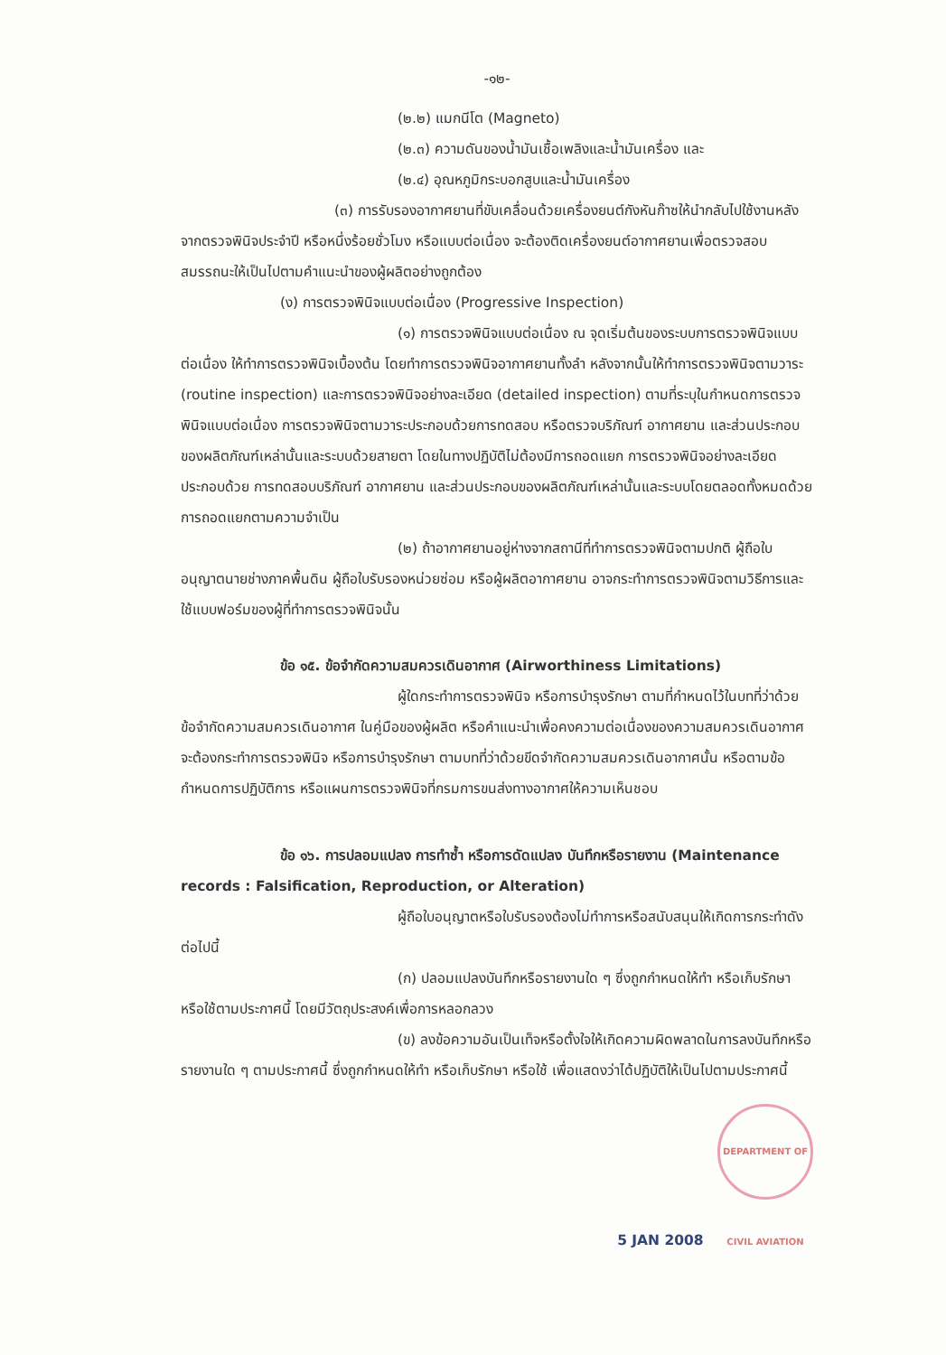-๑๒-
(๒.๒) แมกนีโต (Magneto)
(๒.๓) ความดันของน้ำมันเชื้อเพลิงและน้ำมันเครื่อง และ
(๒.๔) อุณหภูมิกระบอกสูบและน้ำมันเครื่อง
(๓) การรับรองอากาศยานที่ขับเคลื่อนด้วยเครื่องยนต์กังหันก๊าซให้นำกลับไปใช้งานหลังจากตรวจพินิจประจำปี หรือหนึ่งร้อยชั่วโมง หรือแบบต่อเนื่อง จะต้องติดเครื่องยนต์อากาศยานเพื่อตรวจสอบสมรรถนะให้เป็นไปตามคำแนะนำของผู้ผลิตอย่างถูกต้อง
(ง) การตรวจพินิจแบบต่อเนื่อง (Progressive Inspection)
(๑) การตรวจพินิจแบบต่อเนื่อง ณ จุดเริ่มต้นของระบบการตรวจพินิจแบบต่อเนื่อง ให้ทำการตรวจพินิจเบื้องต้น โดยทำการตรวจพินิจอากาศยานทั้งลำ หลังจากนั้นให้ทำการตรวจพินิจตามวาระ (routine inspection) และการตรวจพินิจอย่างละเอียด (detailed inspection) ตามที่ระบุในกำหนดการตรวจพินิจแบบต่อเนื่อง การตรวจพินิจตามวาระประกอบด้วยการทดสอบ หรือตรวจบริภัณฑ์ อากาศยาน และส่วนประกอบของผลิตภัณฑ์เหล่านั้นและระบบด้วยสายตา โดยในทางปฏิบัติไม่ต้องมีการถอดแยก การตรวจพินิจอย่างละเอียดประกอบด้วย การทดสอบบริภัณฑ์ อากาศยาน และส่วนประกอบของผลิตภัณฑ์เหล่านั้นและระบบโดยตลอดทั้งหมดด้วยการถอดแยกตามความจำเป็น
(๒) ถ้าอากาศยานอยู่ห่างจากสถานีที่ทำการตรวจพินิจตามปกติ ผู้ถือใบอนุญาตนายช่างภาคพื้นดิน ผู้ถือใบรับรองหน่วยซ่อม หรือผู้ผลิตอากาศยาน อาจกระทำการตรวจพินิจตามวิธีการและใช้แบบฟอร์มของผู้ที่ทำการตรวจพินิจนั้น
ข้อ ๑๕. ข้อจำกัดความสมควรเดินอากาศ (Airworthiness Limitations)
ผู้ใดกระทำการตรวจพินิจ หรือการบำรุงรักษา ตามที่กำหนดไว้ในบทที่ว่าด้วยข้อจำกัดความสมควรเดินอากาศ ในคู่มือของผู้ผลิต หรือคำแนะนำเพื่อคงความต่อเนื่องของความสมควรเดินอากาศ จะต้องกระทำการตรวจพินิจ หรือการบำรุงรักษา ตามบทที่ว่าด้วยขีดจำกัดความสมควรเดินอากาศนั้น หรือตามข้อกำหนดการปฏิบัติการ หรือแผนการตรวจพินิจที่กรมการขนส่งทางอากาศให้ความเห็นชอบ
ข้อ ๑๖. การปลอมแปลง การทำซ้ำ หรือการดัดแปลง บันทึกหรือรายงาน (Maintenance records : Falsification, Reproduction, or Alteration)
ผู้ถือใบอนุญาตหรือใบรับรองต้องไม่ทำการหรือสนับสนุนให้เกิดการกระทำดังต่อไปนี้
(ก) ปลอมแปลงบันทึกหรือรายงานใด ๆ ซึ่งถูกกำหนดให้ทำ หรือเก็บรักษา หรือใช้ตามประกาศนี้ โดยมีวัตถุประสงค์เพื่อการหลอกลวง
(ข) ลงข้อความอันเป็นเท็จหรือตั้งใจให้เกิดความผิดพลาดในการลงบันทึกหรือรายงานใด ๆ ตามประกาศนี้ ซึ่งถูกกำหนดให้ทำ หรือเก็บรักษา หรือใช้ เพื่อแสดงว่าได้ปฏิบัติให้เป็นไปตามประกาศนี้
5 JAN 2008 DEPARTMENT OF CIVIL AVIATION